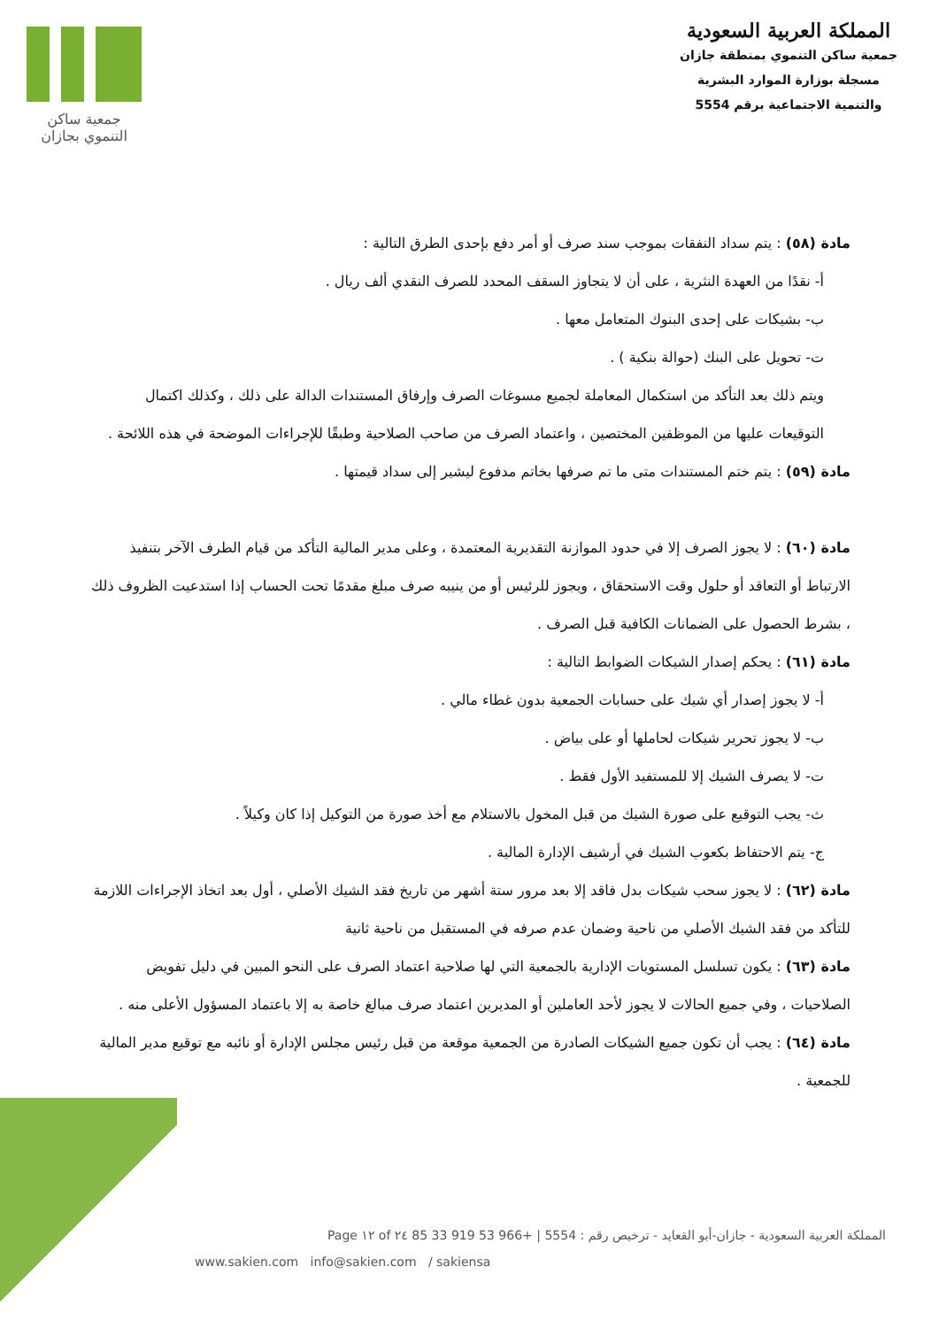المملكة العربية السعودية
جمعية ساكن التنموي بمنطقة جازان
مسجلة بوزارة الموارد البشرية
والتنمية الاجتماعية برقم 5554
جمعية ساكن
التنموي بجازان
مادة (٥٨) : يتم سداد النفقات بموجب سند صرف أو أمر دفع بإحدى الطرق التالية :
أ- نقدًا من العهدة النثرية ، على أن لا يتجاوز السقف المحدد للصرف النقدي ألف ريال .
ب- بشيكات على إحدى البنوك المتعامل معها .
ت- تحويل على البنك (حوالة بنكية ) .
ويتم ذلك بعد التأكد من استكمال المعاملة لجميع مسوغات الصرف وإرفاق المستندات الدالة على ذلك ، وكذلك اكتمال التوقيعات عليها من الموظفين المختصين ، واعتماد الصرف من صاحب الصلاحية وطبقًا للإجراءات الموضحة في هذه اللائحة .
مادة (٥٩) : يتم ختم المستندات متى ما تم صرفها بخاتم مدفوع ليشير إلى سداد قيمتها .
مادة (٦٠) : لا يجوز الصرف إلا في حدود الموازنة التقديرية المعتمدة ، وعلى مدير المالية التأكد من قيام الطرف الآخر بتنفيذ الارتباط أو التعاقد أو حلول وقت الاستحقاق ، ويجوز للرئيس أو من ينيبه صرف مبلغ مقدمًا تحت الحساب إذا استدعيت الظروف ذلك ، بشرط الحصول على الضمانات الكافية قبل الصرف .
مادة (٦١) : يحكم إصدار الشيكات الضوابط التالية :
أ- لا يجوز إصدار أي شيك على حسابات الجمعية بدون غطاء مالي .
ب- لا يجوز تحرير شيكات لحاملها أو على بياض .
ت- لا يصرف الشيك إلا للمستفيد الأول فقط .
ث- يجب التوقيع على صورة الشيك من قبل المخول بالاستلام مع أخذ صورة من التوكيل إذا كان وكيلاً .
ج- يتم الاحتفاظ بكعوب الشيك في أرشيف الإدارة المالية .
مادة (٦٢) : لا يجوز سحب شيكات بدل فاقد إلا بعد مرور ستة أشهر من تاريخ فقد الشيك الأصلي ، أول بعد اتخاذ الإجراءات اللازمة للتأكد من فقد الشيك الأصلي من ناحية وضمان عدم صرفه في المستقبل من ناحية ثانية
مادة (٦٣) : يكون تسلسل المستويات الإدارية بالجمعية التي لها صلاحية اعتماد الصرف على النحو المبين في دليل تفويض الصلاحيات ، وفي جميع الحالات لا يجوز لأحد العاملين أو المديرين اعتماد صرف مبالغ خاصة به إلا باعتماد المسؤول الأعلى منه .
مادة (٦٤) : يجب أن تكون جميع الشيكات الصادرة من الجمعية موقعة من قبل رئيس مجلس الإدارة أو نائبه مع توقيع مدير المالية للجمعية .
المملكة العربية السعودية - جازان-أبو القعايد - ترخيص رقم : 5554 | +966 53 919 33 85 Page ١٢ of ٢٤
www.sakien.com info@sakien.com / sakiensa